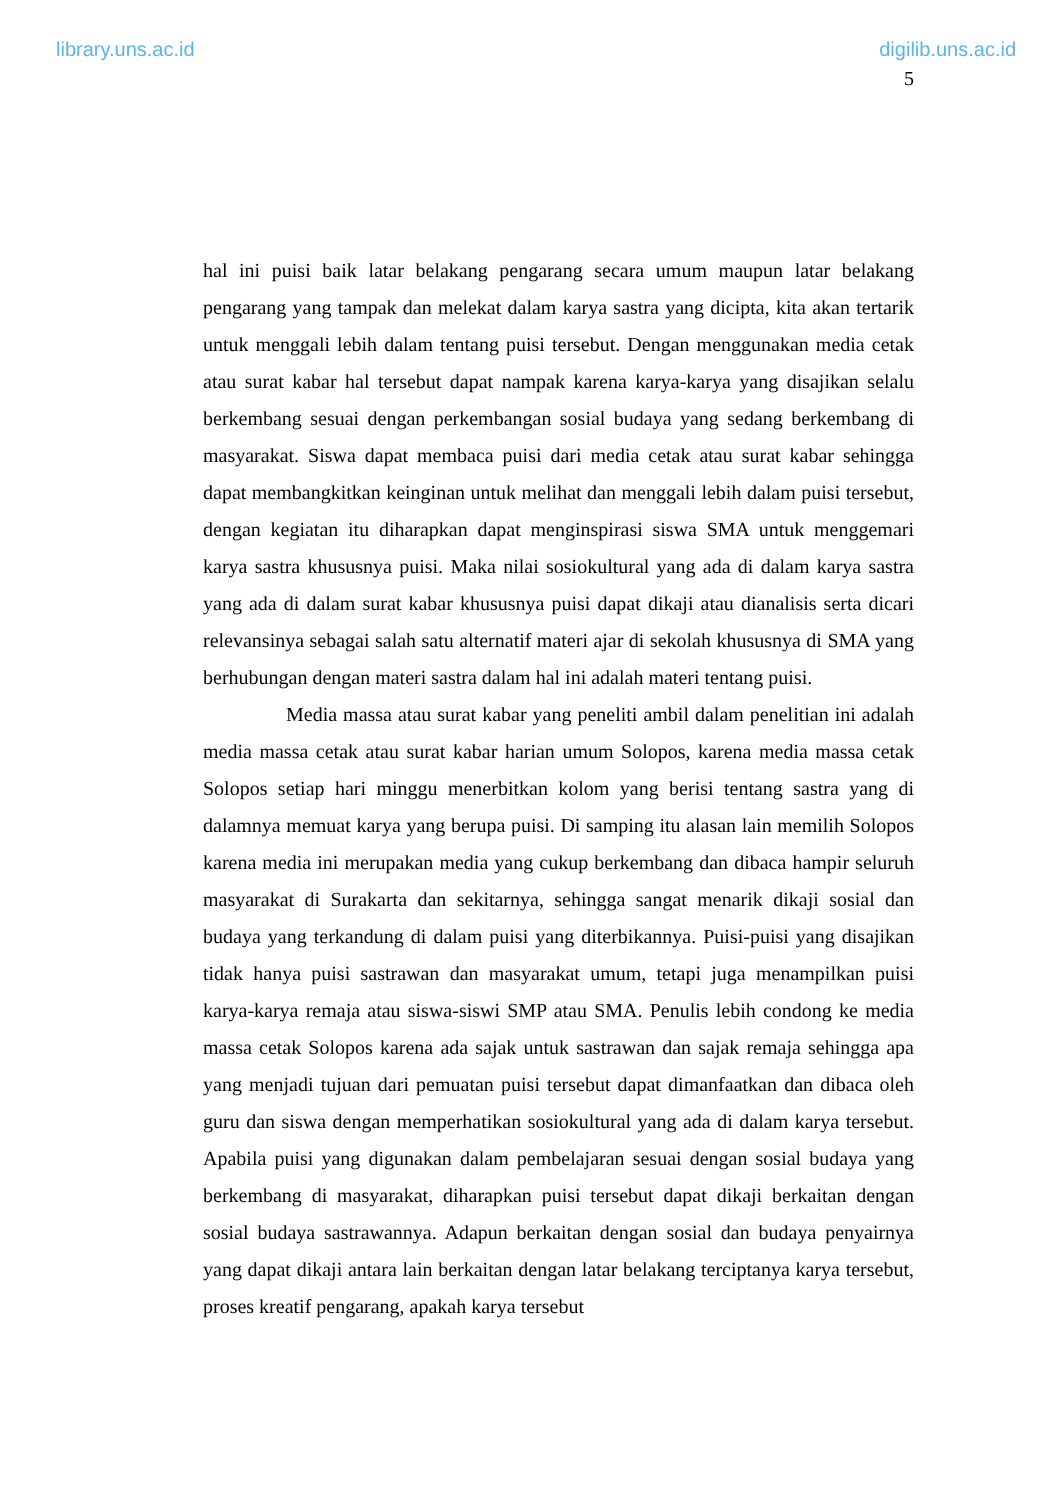library.uns.ac.id digilib.uns.ac.id
5
hal ini puisi baik latar belakang pengarang secara umum maupun latar belakang pengarang yang tampak dan melekat dalam karya sastra yang dicipta, kita akan tertarik untuk menggali lebih dalam tentang puisi tersebut. Dengan menggunakan media cetak atau surat kabar hal tersebut dapat nampak karena karya-karya yang disajikan selalu berkembang sesuai dengan perkembangan sosial budaya yang sedang berkembang di masyarakat. Siswa dapat membaca puisi dari media cetak atau surat kabar sehingga dapat membangkitkan keinginan untuk melihat dan menggali lebih dalam puisi tersebut, dengan kegiatan itu diharapkan dapat menginspirasi siswa SMA untuk menggemari karya sastra khususnya puisi. Maka nilai sosiokultural yang ada di dalam karya sastra yang ada di dalam surat kabar khususnya puisi dapat dikaji atau dianalisis serta dicari relevansinya sebagai salah satu alternatif materi ajar di sekolah khususnya di SMA yang berhubungan dengan materi sastra dalam hal ini adalah materi tentang puisi.
Media massa atau surat kabar yang peneliti ambil dalam penelitian ini adalah media massa cetak atau surat kabar harian umum Solopos, karena media massa cetak Solopos setiap hari minggu menerbitkan kolom yang berisi tentang sastra yang di dalamnya memuat karya yang berupa puisi. Di samping itu alasan lain memilih Solopos karena media ini merupakan media yang cukup berkembang dan dibaca hampir seluruh masyarakat di Surakarta dan sekitarnya, sehingga sangat menarik dikaji sosial dan budaya yang terkandung di dalam puisi yang diterbikannya. Puisi-puisi yang disajikan tidak hanya puisi sastrawan dan masyarakat umum, tetapi juga menampilkan puisi karya-karya remaja atau siswa-siswi SMP atau SMA. Penulis lebih condong ke media massa cetak Solopos karena ada sajak untuk sastrawan dan sajak remaja sehingga apa yang menjadi tujuan dari pemuatan puisi tersebut dapat dimanfaatkan dan dibaca oleh guru dan siswa dengan memperhatikan sosiokultural yang ada di dalam karya tersebut. Apabila puisi yang digunakan dalam pembelajaran sesuai dengan sosial budaya yang berkembang di masyarakat, diharapkan puisi tersebut dapat dikaji berkaitan dengan sosial budaya sastrawannya. Adapun berkaitan dengan sosial dan budaya penyairnya yang dapat dikaji antara lain berkaitan dengan latar belakang terciptanya karya tersebut, proses kreatif pengarang, apakah karya tersebut